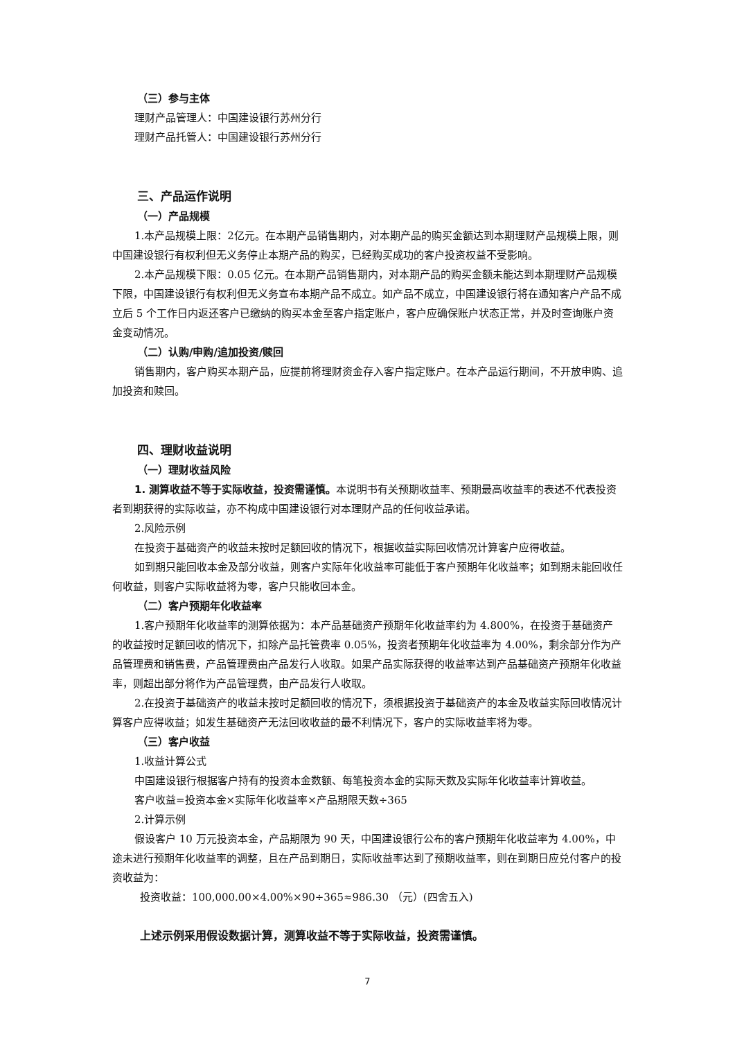（三）参与主体
理财产品管理人：中国建设银行苏州分行
理财产品托管人：中国建设银行苏州分行
三、产品运作说明
（一）产品规模
1.本产品规模上限：2亿元。在本期产品销售期内，对本期产品的购买金额达到本期理财产品规模上限，则中国建设银行有权利但无义务停止本期产品的购买，已经购买成功的客户投资权益不受影响。
2.本产品规模下限：0.05 亿元。在本期产品销售期内，对本期产品的购买金额未能达到本期理财产品规模下限，中国建设银行有权利但无义务宣布本期产品不成立。如产品不成立，中国建设银行将在通知客户产品不成立后 5 个工作日内返还客户已缴纳的购买本金至客户指定账户，客户应确保账户状态正常，并及时查询账户资金变动情况。
（二）认购/申购/追加投资/赎回
销售期内，客户购买本期产品，应提前将理财资金存入客户指定账户。在本产品运行期间，不开放申购、追加投资和赎回。
四、理财收益说明
（一）理财收益风险
1. 测算收益不等于实际收益，投资需谨慎。本说明书有关预期收益率、预期最高收益率的表述不代表投资者到期获得的实际收益，亦不构成中国建设银行对本理财产品的任何收益承诺。
2.风险示例
在投资于基础资产的收益未按时足额回收的情况下，根据收益实际回收情况计算客户应得收益。
如到期只能回收本金及部分收益，则客户实际年化收益率可能低于客户预期年化收益率；如到期未能回收任何收益，则客户实际收益将为零，客户只能收回本金。
（二）客户预期年化收益率
1.客户预期年化收益率的测算依据为：本产品基础资产预期年化收益率约为 4.800%，在投资于基础资产的收益按时足额回收的情况下，扣除产品托管费率 0.05%，投资者预期年化收益率为 4.00%，剩余部分作为产品管理费和销售费，产品管理费由产品发行人收取。如果产品实际获得的收益率达到产品基础资产预期年化收益率，则超出部分将作为产品管理费，由产品发行人收取。
2.在投资于基础资产的收益未按时足额回收的情况下，须根据投资于基础资产的本金及收益实际回收情况计算客户应得收益；如发生基础资产无法回收收益的最不利情况下，客户的实际收益率将为零。
（三）客户收益
1.收益计算公式
中国建设银行根据客户持有的投资本金数额、每笔投资本金的实际天数及实际年化收益率计算收益。
客户收益=投资本金×实际年化收益率×产品期限天数÷365
2.计算示例
假设客户 10 万元投资本金，产品期限为 90 天，中国建设银行公布的客户预期年化收益率为 4.00%，中途未进行预期年化收益率的调整，且在产品到期日，实际收益率达到了预期收益率，则在到期日应兑付客户的投资收益为：
投资收益：100,000.00×4.00%×90÷365≈986.30 （元）(四舍五入)
上述示例采用假设数据计算，测算收益不等于实际收益，投资需谨慎。
7